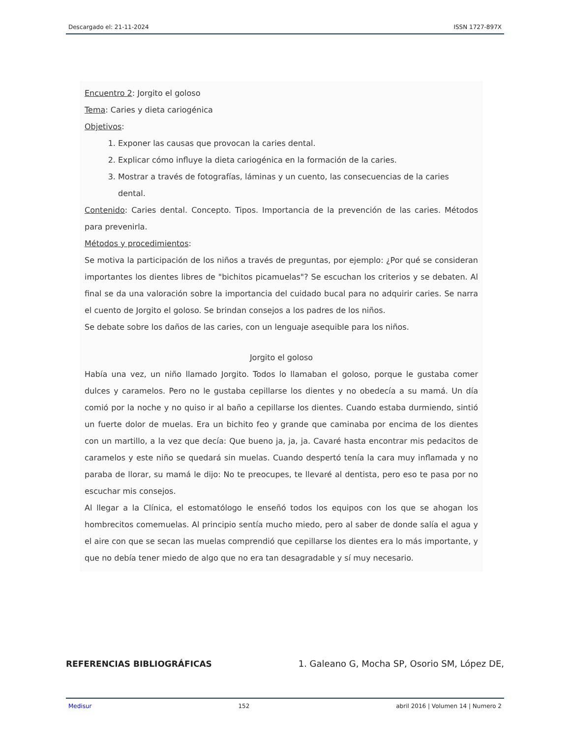Descargado el: 21-11-2024 ISSN 1727-897X
Encuentro 2: Jorgito el goloso
Tema: Caries y dieta cariogénica
Objetivos:
1. Exponer las causas que provocan la caries dental.
2. Explicar cómo influye la dieta cariogénica en la formación de la caries.
3. Mostrar a través de fotografías, láminas y un cuento, las consecuencias de la caries dental.
Contenido: Caries dental. Concepto. Tipos. Importancia de la prevención de las caries. Métodos para prevenirla.
Métodos y procedimientos:
Se motiva la participación de los niños a través de preguntas, por ejemplo: ¿Por qué se consideran importantes los dientes libres de "bichitos picamuelas"? Se escuchan los criterios y se debaten. Al final se da una valoración sobre la importancia del cuidado bucal para no adquirir caries. Se narra el cuento de Jorgito el goloso. Se brindan consejos a los padres de los niños.
Se debate sobre los daños de las caries, con un lenguaje asequible para los niños.
Jorgito el goloso
Había una vez, un niño llamado Jorgito. Todos lo llamaban el goloso, porque le gustaba comer dulces y caramelos. Pero no le gustaba cepillarse los dientes y no obedecía a su mamá. Un día comió por la noche y no quiso ir al baño a cepillarse los dientes. Cuando estaba durmiendo, sintió un fuerte dolor de muelas. Era un bichito feo y grande que caminaba por encima de los dientes con un martillo, a la vez que decía: Que bueno ja, ja, ja. Cavaré hasta encontrar mis pedacitos de caramelos y este niño se quedará sin muelas. Cuando despertó tenía la cara muy inflamada y no paraba de llorar, su mamá le dijo: No te preocupes, te llevaré al dentista, pero eso te pasa por no escuchar mis consejos.
Al llegar a la Clínica, el estomatólogo le enseñó todos los equipos con los que se ahogan los hombrecitos comemuelas. Al principio sentía mucho miedo, pero al saber de donde salía el agua y el aire con que se secan las muelas comprendió que cepillarse los dientes era lo más importante, y que no debía tener miedo de algo que no era tan desagradable y sí muy necesario.
REFERENCIAS BIBLIOGRÁFICAS 1. Galeano G, Mocha SP, Osorio SM, López DE,
Medisur 152 abril 2016 | Volumen 14 | Numero 2